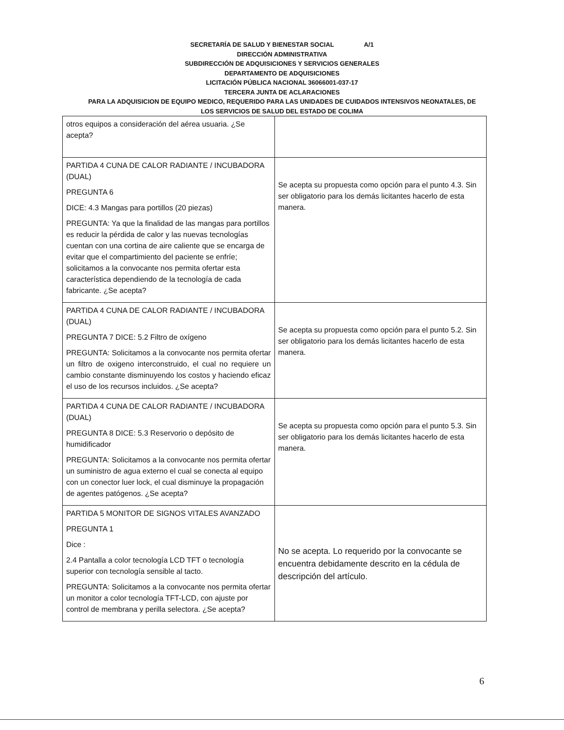SECRETARÍA DE SALUD Y BIENESTAR SOCIAL A/1
DIRECCIÓN ADMINISTRATIVA
SUBDIRECCIÓN DE ADQUISICIONES Y SERVICIOS GENERALES
DEPARTAMENTO DE ADQUISICIONES
LICITACIÓN PÚBLICA NACIONAL 36066001-037-17
TERCERA JUNTA DE ACLARACIONES
PARA LA ADQUISICION DE EQUIPO MEDICO, REQUERIDO PARA LAS UNIDADES DE CUIDADOS INTENSIVOS NEONATALES, DE
LOS SERVICIOS DE SALUD DEL ESTADO DE COLIMA
| otros equipos a consideración del aérea usuaria. ¿Se acepta? | |
| PARTIDA 4 CUNA DE CALOR RADIANTE / INCUBADORA (DUAL) PREGUNTA 6 DICE: 4.3 Mangas para portillos (20 piezas) PREGUNTA: Ya que la finalidad de las mangas para portillos es reducir la pérdida de calor y las nuevas tecnologías cuentan con una cortina de aire caliente que se encarga de evitar que el compartimiento del paciente se enfríe; solicitamos a la convocante nos permita ofertar esta característica dependiendo de la tecnología de cada fabricante. ¿Se acepta? | Se acepta su propuesta como opción para el punto 4.3. Sin ser obligatorio para los demás licitantes hacerlo de esta manera. |
| PARTIDA 4 CUNA DE CALOR RADIANTE / INCUBADORA (DUAL) PREGUNTA 7 DICE: 5.2 Filtro de oxígeno PREGUNTA: Solicitamos a la convocante nos permita ofertar un filtro de oxigeno interconstruido, el cual no requiere un cambio constante disminuyendo los costos y haciendo eficaz el uso de los recursos incluidos. ¿Se acepta? | Se acepta su propuesta como opción para el punto 5.2. Sin ser obligatorio para los demás licitantes hacerlo de esta manera. |
| PARTIDA 4 CUNA DE CALOR RADIANTE / INCUBADORA (DUAL) PREGUNTA 8 DICE: 5.3 Reservorio o depósito de humidificador PREGUNTA: Solicitamos a la convocante nos permita ofertar un suministro de agua externo el cual se conecta al equipo con un conector luer lock, el cual disminuye la propagación de agentes patógenos. ¿Se acepta? | Se acepta su propuesta como opción para el punto 5.3. Sin ser obligatorio para los demás licitantes hacerlo de esta manera. |
| PARTIDA 5 MONITOR DE SIGNOS VITALES AVANZADO PREGUNTA 1 Dice : 2.4 Pantalla a color tecnología LCD TFT o tecnología superior con tecnología sensible al tacto. PREGUNTA: Solicitamos a la convocante nos permita ofertar un monitor a color tecnología TFT-LCD, con ajuste por control de membrana y perilla selectora. ¿Se acepta? | No se acepta. Lo requerido por la convocante se encuentra debidamente descrito en la cédula de descripción del artículo. |
6